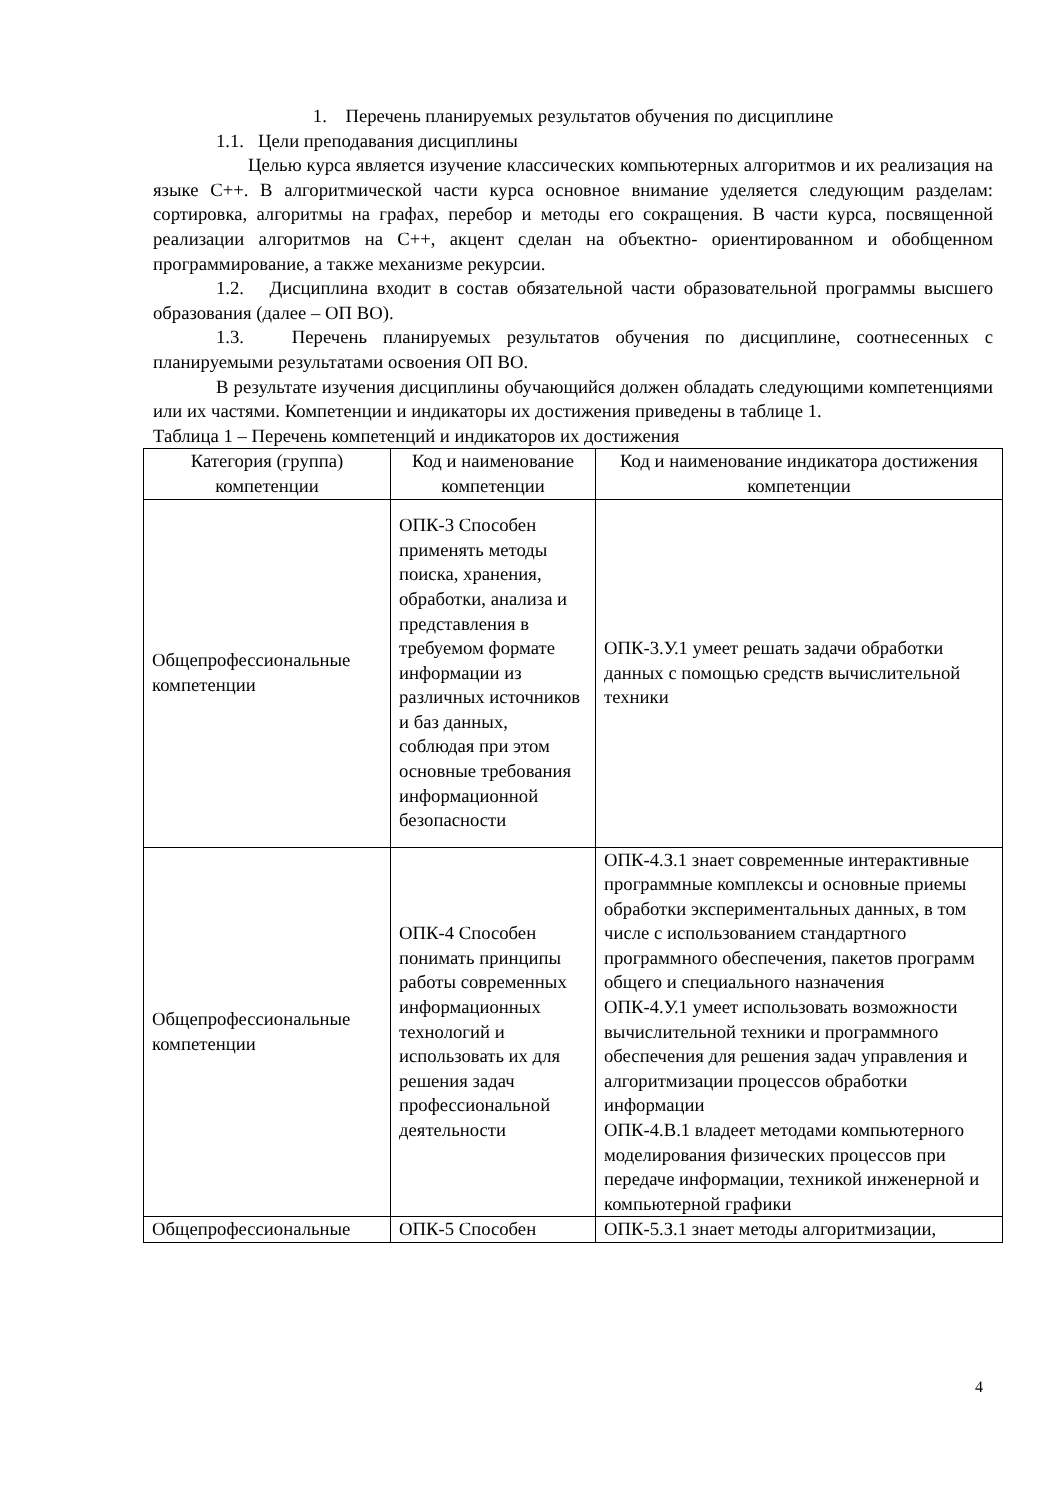1. Перечень планируемых результатов обучения по дисциплине
1.1. Цели преподавания дисциплины
Целью курса является изучение классических компьютерных алгоритмов и их реализация на языке C++. В алгоритмической части курса основное внимание уделяется следующим разделам: сортировка, алгоритмы на графах, перебор и методы его сокращения. В части курса, посвященной реализации алгоритмов на C++, акцент сделан на объектно- ориентированном и обобщенном программирование, а также механизме рекурсии.
1.2. Дисциплина входит в состав обязательной части образовательной программы высшего образования (далее – ОП ВО).
1.3. Перечень планируемых результатов обучения по дисциплине, соотнесенных с планируемыми результатами освоения ОП ВО.
В результате изучения дисциплины обучающийся должен обладать следующими компетенциями или их частями. Компетенции и индикаторы их достижения приведены в таблице 1.
Таблица 1 – Перечень компетенций и индикаторов их достижения
| Категория (группа) компетенции | Код и наименование компетенции | Код и наименование индикатора достижения компетенции |
| --- | --- | --- |
| Общепрофессиональные компетенции | ОПК-3 Способен применять методы поиска, хранения, обработки, анализа и представления в требуемом формате информации из различных источников и баз данных, соблюдая при этом основные требования информационной безопасности | ОПК-3.У.1 умеет решать задачи обработки данных с помощью средств вычислительной техники |
| Общепрофессиональные компетенции | ОПК-4 Способен понимать принципы работы современных информационных технологий и использовать их для решения задач профессиональной деятельности | ОПК-4.З.1 знает современные интерактивные программные комплексы и основные приемы обработки экспериментальных данных, в том числе с использованием стандартного программного обеспечения, пакетов программ общего и специального назначения ОПК-4.У.1 умеет использовать возможности вычислительной техники и программного обеспечения для решения задач управления и алгоритмизации процессов обработки информации ОПК-4.В.1 владеет методами компьютерного моделирования физических процессов при передаче информации, техникой инженерной и компьютерной графики |
| Общепрофессиональные | ОПК-5 Способен | ОПК-5.З.1 знает методы алгоритмизации, |
4